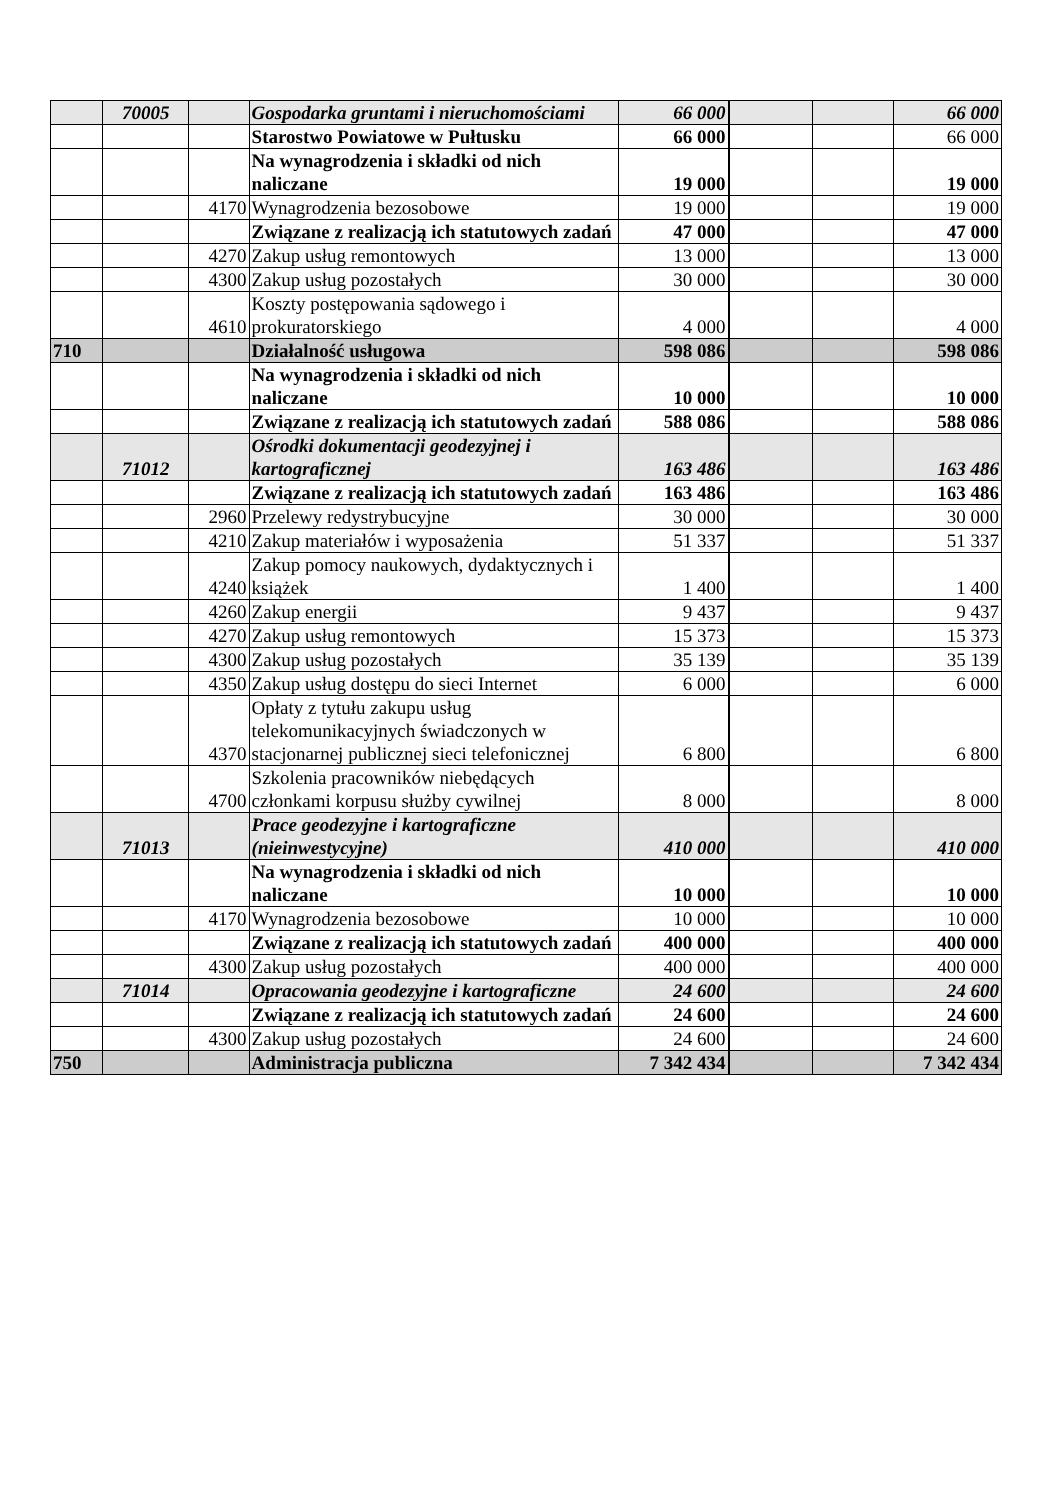| | 70005 | | Gospodarka gruntami i nieruchomościami | 66 000 | | | 66 000 |
| | | | Starostwo Powiatowe w Pułtusku | 66 000 | | | 66 000 |
| | | | Na wynagrodzenia i składki od nich naliczane | 19 000 | | | 19 000 |
| | | 4170 | Wynagrodzenia bezosobowe | 19 000 | | | 19 000 |
| | | | Związane z realizacją ich statutowych zadań | 47 000 | | | 47 000 |
| | | 4270 | Zakup usług remontowych | 13 000 | | | 13 000 |
| | | 4300 | Zakup usług pozostałych | 30 000 | | | 30 000 |
| | | 4610 | Koszty postępowania sądowego i prokuratorskiego | 4 000 | | | 4 000 |
| 710 | | | Działalność usługowa | 598 086 | | | 598 086 |
| | | | Na wynagrodzenia i składki od nich naliczane | 10 000 | | | 10 000 |
| | | | Związane z realizacją ich statutowych zadań | 588 086 | | | 588 086 |
| | 71012 | | Ośrodki dokumentacji geodezyjnej i kartograficznej | 163 486 | | | 163 486 |
| | | | Związane z realizacją ich statutowych zadań | 163 486 | | | 163 486 |
| | | 2960 | Przelewy redystrybucyjne | 30 000 | | | 30 000 |
| | | 4210 | Zakup materiałów i wyposażenia | 51 337 | | | 51 337 |
| | | 4240 | Zakup pomocy naukowych, dydaktycznych i książek | 1 400 | | | 1 400 |
| | | 4260 | Zakup energii | 9 437 | | | 9 437 |
| | | 4270 | Zakup usług remontowych | 15 373 | | | 15 373 |
| | | 4300 | Zakup usług pozostałych | 35 139 | | | 35 139 |
| | | 4350 | Zakup usług dostępu do sieci Internet | 6 000 | | | 6 000 |
| | | 4370 | Opłaty z tytułu zakupu usług telekomunikacyjnych świadczonych w stacjonarnej publicznej sieci telefonicznej | 6 800 | | | 6 800 |
| | | 4700 | Szkolenia pracowników niebędących członkami korpusu służby cywilnej | 8 000 | | | 8 000 |
| | 71013 | | Prace geodezyjne i kartograficzne (nieinwestycyjne) | 410 000 | | | 410 000 |
| | | | Na wynagrodzenia i składki od nich naliczane | 10 000 | | | 10 000 |
| | | 4170 | Wynagrodzenia bezosobowe | 10 000 | | | 10 000 |
| | | | Związane z realizacją ich statutowych zadań | 400 000 | | | 400 000 |
| | | 4300 | Zakup usług pozostałych | 400 000 | | | 400 000 |
| | 71014 | | Opracowania geodezyjne i kartograficzne | 24 600 | | | 24 600 |
| | | | Związane z realizacją ich statutowych zadań | 24 600 | | | 24 600 |
| | | 4300 | Zakup usług pozostałych | 24 600 | | | 24 600 |
| 750 | | | Administracja publiczna | 7 342 434 | | | 7 342 434 |